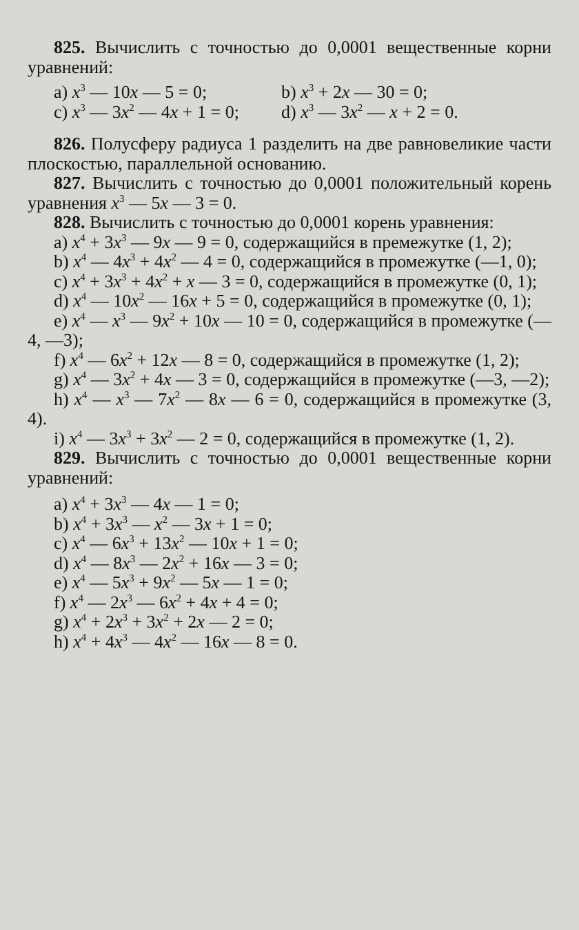825. Вычислить с точностью до 0,0001 вещественные корни уравнений:
a) x<sup>3</sup> — 10x — 5 = 0; b) x<sup>3</sup> + 2x — 30 = 0;
c) x<sup>3</sup> — 3x<sup>2</sup> — 4x + 1 = 0; d) x<sup>3</sup> — 3x<sup>2</sup> — x + 2 = 0.
826. Полусферу радиуса 1 разделить на две равновеликие части плоскостью, параллельной основанию.
827. Вычислить с точностью до 0,0001 положительный корень уравнения x<sup>3</sup> — 5x — 3 = 0.
828. Вычислить с точностью до 0,0001 корень уравнения:
a) x<sup>4</sup> + 3x<sup>3</sup> — 9x — 9 = 0, содержащийся в премежутке (1, 2);
b) x<sup>4</sup> — 4x<sup>3</sup> + 4x<sup>2</sup> — 4 = 0, содержащийся в промежутке (—1, 0);
c) x<sup>4</sup> + 3x<sup>3</sup> + 4x<sup>2</sup> + x — 3 = 0, содержащийся в промежутке (0, 1);
d) x<sup>4</sup> — 10x<sup>2</sup> — 16x + 5 = 0, содержащийся в промежутке (0, 1);
e) x<sup>4</sup> — x<sup>3</sup> — 9x<sup>2</sup> + 10x — 10 = 0, содержащийся в промежутке (—4, —3);
f) x<sup>4</sup> — 6x<sup>2</sup> + 12x — 8 = 0, содержащийся в промежутке (1, 2);
g) x<sup>4</sup> — 3x<sup>2</sup> + 4x — 3 = 0, содержащийся в промежутке (—3, —2);
h) x<sup>4</sup> — x<sup>3</sup> — 7x<sup>2</sup> — 8x — 6 = 0, содержащийся в промежутке (3, 4).
i) x<sup>4</sup> — 3x<sup>3</sup> + 3x<sup>2</sup> — 2 = 0, содержащийся в промежутке (1, 2).
829. Вычислить с точностью до 0,0001 вещественные корни уравнений:
a) x<sup>4</sup> + 3x<sup>3</sup> — 4x — 1 = 0;
b) x<sup>4</sup> + 3x<sup>3</sup> — x<sup>2</sup> — 3x + 1 = 0;
c) x<sup>4</sup> — 6x<sup>3</sup> + 13x<sup>2</sup> — 10x + 1 = 0;
d) x<sup>4</sup> — 8x<sup>3</sup> — 2x<sup>2</sup> + 16x — 3 = 0;
e) x<sup>4</sup> — 5x<sup>3</sup> + 9x<sup>2</sup> — 5x — 1 = 0;
f) x<sup>4</sup> — 2x<sup>3</sup> — 6x<sup>2</sup> + 4x + 4 = 0;
g) x<sup>4</sup> + 2x<sup>3</sup> + 3x<sup>2</sup> + 2x — 2 = 0;
h) x<sup>4</sup> + 4x<sup>3</sup> — 4x<sup>2</sup> — 16x — 8 = 0.